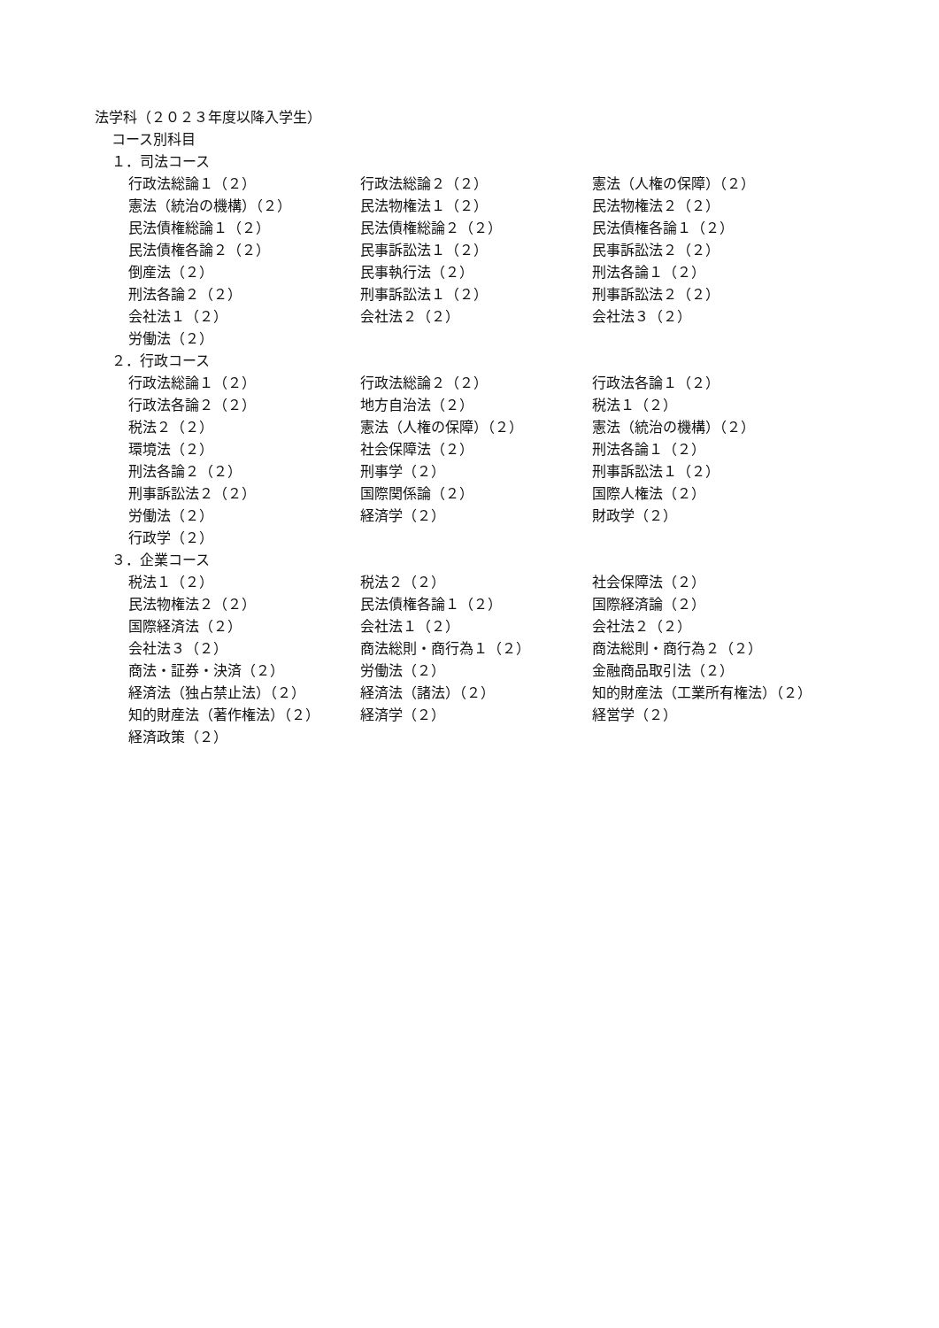法学科（２０２３年度以降入学生）
コース別科目
１．司法コース
| 行政法総論１（２） | 行政法総論２（２） | 憲法（人権の保障）（２） |
| 憲法（統治の機構）（２） | 民法物権法１（２） | 民法物権法２（２） |
| 民法債権総論１（２） | 民法債権総論２（２） | 民法債権各論１（２） |
| 民法債権各論２（２） | 民事訴訟法１（２） | 民事訴訟法２（２） |
| 倒産法（２） | 民事執行法（２） | 刑法各論１（２） |
| 刑法各論２（２） | 刑事訴訟法１（２） | 刑事訴訟法２（２） |
| 会社法１（２） | 会社法２（２） | 会社法３（２） |
| 労働法（２） | | |
２．行政コース
| 行政法総論１（２） | 行政法総論２（２） | 行政法各論１（２） |
| 行政法各論２（２） | 地方自治法（２） | 税法１（２） |
| 税法２（２） | 憲法（人権の保障）（２） | 憲法（統治の機構）（２） |
| 環境法（２） | 社会保障法（２） | 刑法各論１（２） |
| 刑法各論２（２） | 刑事学（２） | 刑事訴訟法１（２） |
| 刑事訴訟法２（２） | 国際関係論（２） | 国際人権法（２） |
| 労働法（２） | 経済学（２） | 財政学（２） |
| 行政学（２） | | |
３．企業コース
| 税法１（２） | 税法２（２） | 社会保障法（２） |
| 民法物権法２（２） | 民法債権各論１（２） | 国際経済論（２） |
| 国際経済法（２） | 会社法１（２） | 会社法２（２） |
| 会社法３（２） | 商法総則・商行為１（２） | 商法総則・商行為２（２） |
| 商法・証券・決済（２） | 労働法（２） | 金融商品取引法（２） |
| 経済法（独占禁止法）（２） | 経済法（諸法）（２） | 知的財産法（工業所有権法）（２） |
| 知的財産法（著作権法）（２） | 経済学（２） | 経営学（２） |
| 経済政策（２） | | |